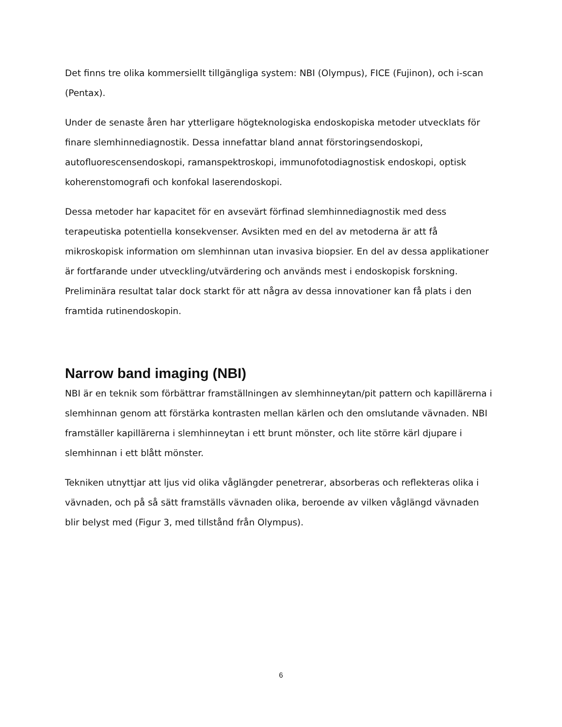Det finns tre olika kommersiellt tillgängliga system: NBI (Olympus), FICE (Fujinon), och i-scan (Pentax).
Under de senaste åren har ytterligare högteknologiska endoskopiska metoder utvecklats för finare slemhinnediagnostik. Dessa innefattar bland annat förstoringsendoskopi, autofluorescensendoskopi, ramanspektroskopi, immunofotodiagnostisk endoskopi, optisk koherenstomografi och konfokal laserendoskopi.
Dessa metoder har kapacitet för en avsevärt förfinad slemhinnediagnostik med dess terapeutiska potentiella konsekvenser. Avsikten med en del av metoderna är att få mikroskopisk information om slemhinnan utan invasiva biopsier. En del av dessa applikationer är fortfarande under utveckling/utvärdering och används mest i endoskopisk forskning. Preliminära resultat talar dock starkt för att några av dessa innovationer kan få plats i den framtida rutinendoskopin.
Narrow band imaging (NBI)
NBI är en teknik som förbättrar framställningen av slemhinneytan/pit pattern och kapillärerna i slemhinnan genom att förstärka kontrasten mellan kärlen och den omslutande vävnaden. NBI framställer kapillärerna i slemhinneytan i ett brunt mönster, och lite större kärl djupare i slemhinnan i ett blått mönster.
Tekniken utnyttjar att ljus vid olika våglängder penetrerar, absorberas och reflekteras olika i vävnaden, och på så sätt framställs vävnaden olika, beroende av vilken våglängd vävnaden blir belyst med (Figur 3, med tillstånd från Olympus).
6